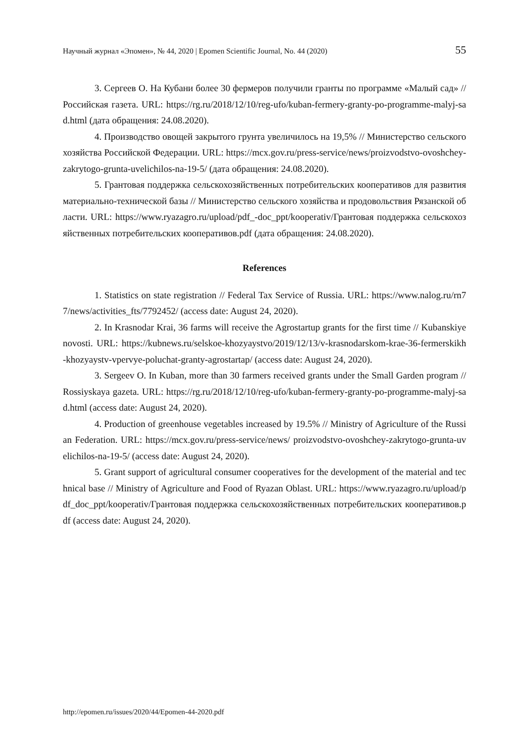Научный журнал «Эпомен», № 44, 2020 | Epomen Scientific Journal, No. 44 (2020) 55
3. Сергеев О. На Кубани более 30 фермеров получили гранты по программе «Малый сад» // Российская газета. URL: https://rg.ru/2018/12/10/reg-ufo/kuban-fermery-granty-po-programme-malyj-sad.html (дата обращения: 24.08.2020).
4. Производство овощей закрытого грунта увеличилось на 19,5% // Министерство сельского хозяйства Российской Федерации. URL: https://mcx.gov.ru/press-service/news/proizvodstvo-ovoshchey-zakrytogo-grunta-uvelichilos-na-19-5/ (дата обращения: 24.08.2020).
5. Грантовая поддержка сельскохозяйственных потребительских кооперативов для развития материально-технической базы // Министерство сельского хозяйства и продовольствия Рязанской области. URL: https://www.ryazagro.ru/upload/pdf_-doc_ppt/kooperativ/Грантовая поддержка сельскохозяйственных потребительских кооперативов.pdf (дата обращения: 24.08.2020).
References
1. Statistics on state registration // Federal Tax Service of Russia. URL: https://www.nalog.ru/rn77/news/activities_fts/7792452/ (access date: August 24, 2020).
2. In Krasnodar Krai, 36 farms will receive the Agrostartup grants for the first time // Kubanskiye novosti. URL: https://kubnews.ru/selskoe-khozyaystvo/2019/12/13/v-krasnodarskom-krae-36-fermerskikh-khozyaystv-vpervye-poluchat-granty-agrostartap/ (access date: August 24, 2020).
3. Sergeev O. In Kuban, more than 30 farmers received grants under the Small Garden program // Rossiyskaya gazeta. URL: https://rg.ru/2018/12/10/reg-ufo/kuban-fermery-granty-po-programme-malyj-sad.html (access date: August 24, 2020).
4. Production of greenhouse vegetables increased by 19.5% // Ministry of Agriculture of the Russian Federation. URL: https://mcx.gov.ru/press-service/news/ proizvodstvo-ovoshchey-zakrytogo-grunta-uvelichilos-na-19-5/ (access date: August 24, 2020).
5. Grant support of agricultural consumer cooperatives for the development of the material and technical base // Ministry of Agriculture and Food of Ryazan Oblast. URL: https://www.ryazagro.ru/upload/pdf_doc_ppt/kooperativ/Грантовая поддержка сельскохозяйственных потребительских кооперативов.pdf (access date: August 24, 2020).
http://epomen.ru/issues/2020/44/Epomen-44-2020.pdf